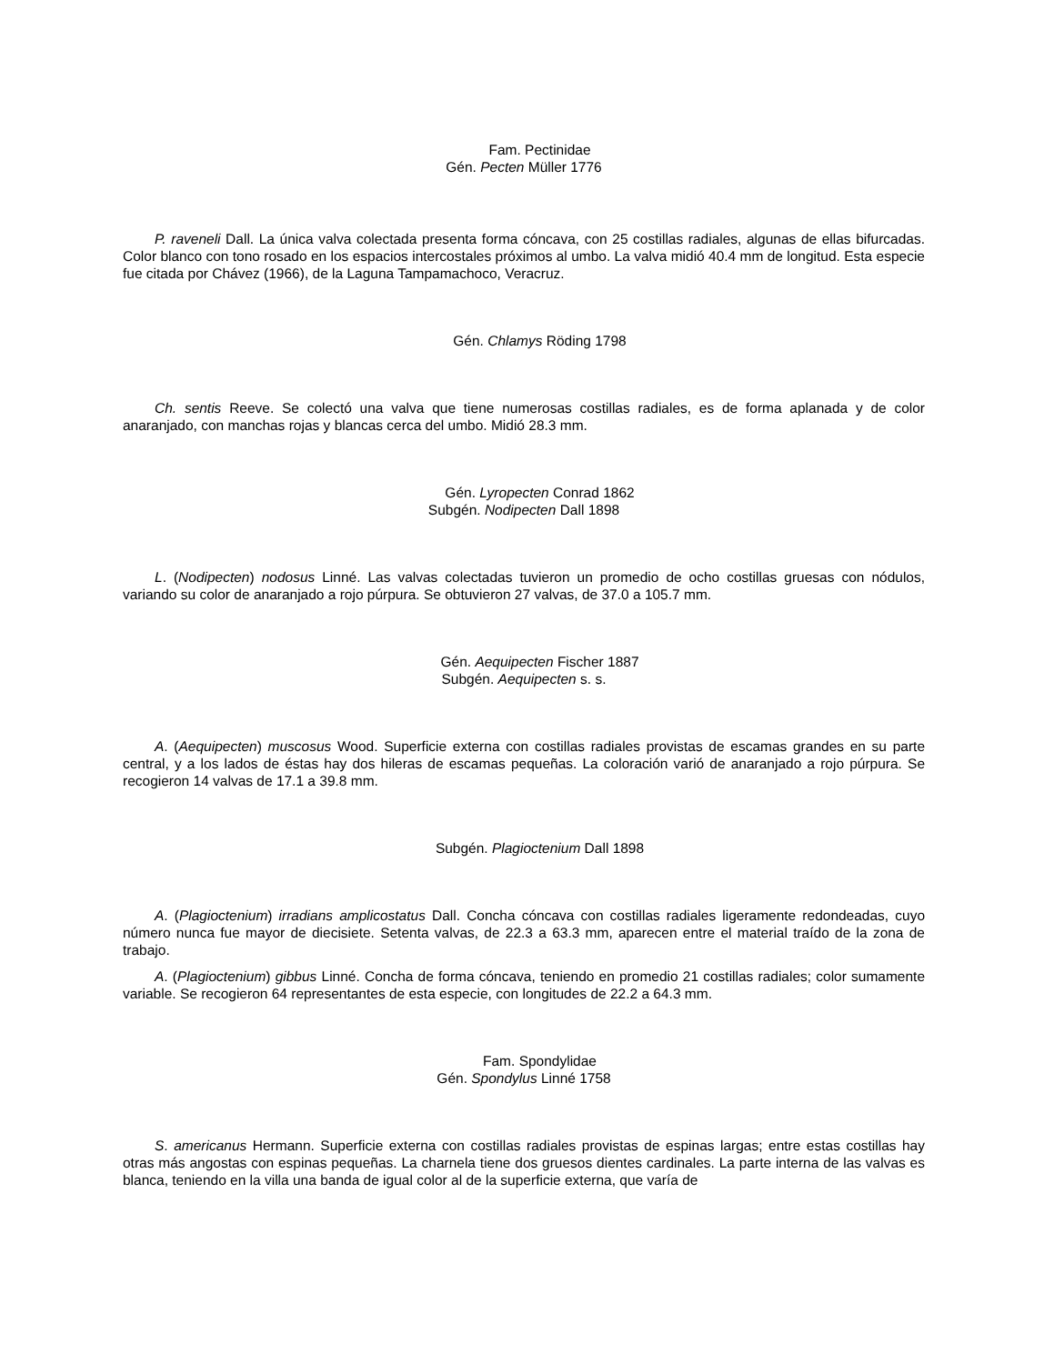Fam. Pectinidae
Gén. Pecten Müller 1776
P. raveneli Dall. La única valva colectada presenta forma cóncava, con 25 costillas radiales, algunas de ellas bifurcadas. Color blanco con tono rosado en los espacios intercostales próximos al umbo. La valva midió 40.4 mm de longitud. Esta especie fue citada por Chávez (1966), de la Laguna Tampamachoco, Veracruz.
Gén. Chlamys Röding 1798
Ch. sentis Reeve. Se colectó una valva que tiene numerosas costillas radiales, es de forma aplanada y de color anaranjado, con manchas rojas y blancas cerca del umbo. Midió 28.3 mm.
Gén. Lyropecten Conrad 1862
Subgén. Nodipecten Dall 1898
L. (Nodipecten) nodosus Linné. Las valvas colectadas tuvieron un promedio de ocho costillas gruesas con nódulos, variando su color de anaranjado a rojo púrpura. Se obtuvieron 27 valvas, de 37.0 a 105.7 mm.
Gén. Aequipecten Fischer 1887
Subgén. Aequipecten s. s.
A. (Aequipecten) muscosus Wood. Superficie externa con costillas radiales provistas de escamas grandes en su parte central, y a los lados de éstas hay dos hileras de escamas pequeñas. La coloración varió de anaranjado a rojo púrpura. Se recogieron 14 valvas de 17.1 a 39.8 mm.
Subgén. Plagioctenium Dall 1898
A. (Plagioctenium) irradians amplicostatus Dall. Concha cóncava con costillas radiales ligeramente redondeadas, cuyo número nunca fue mayor de diecisiete. Setenta valvas, de 22.3 a 63.3 mm, aparecen entre el material traído de la zona de trabajo.
A. (Plagioctenium) gibbus Linné. Concha de forma cóncava, teniendo en promedio 21 costillas radiales; color sumamente variable. Se recogieron 64 representantes de esta especie, con longitudes de 22.2 a 64.3 mm.
Fam. Spondylidae
Gén. Spondylus Linné 1758
S. americanus Hermann. Superficie externa con costillas radiales provistas de espinas largas; entre estas costillas hay otras más angostas con espinas pequeñas. La charnela tiene dos gruesos dientes cardinales. La parte interna de las valvas es blanca, teniendo en la villa una banda de igual color al de la superficie externa, que varía de